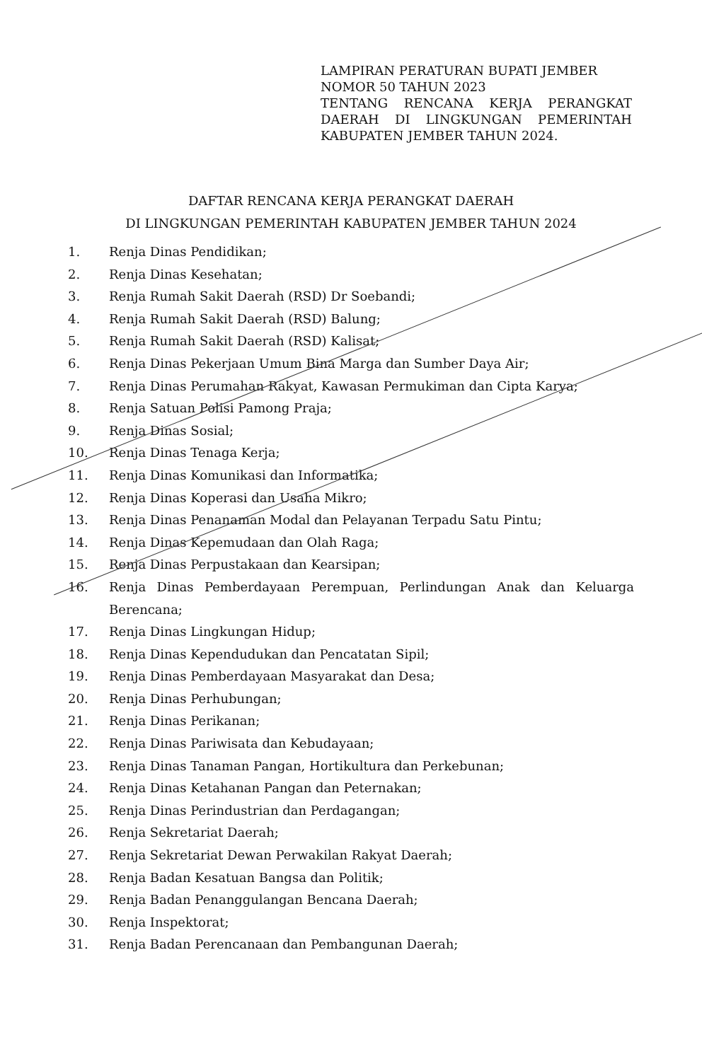LAMPIRAN PERATURAN BUPATI JEMBER
NOMOR 50 TAHUN 2023
TENTANG RENCANA KERJA PERANGKAT DAERAH DI LINGKUNGAN PEMERINTAH KABUPATEN JEMBER TAHUN 2024.
DAFTAR RENCANA KERJA PERANGKAT DAERAH
DI LINGKUNGAN PEMERINTAH KABUPATEN JEMBER TAHUN 2024
1. Renja Dinas Pendidikan;
2. Renja Dinas Kesehatan;
3. Renja Rumah Sakit Daerah (RSD) Dr Soebandi;
4. Renja Rumah Sakit Daerah (RSD) Balung;
5. Renja Rumah Sakit Daerah (RSD) Kalisat;
6. Renja Dinas Pekerjaan Umum Bina Marga dan Sumber Daya Air;
7. Renja Dinas Perumahan Rakyat, Kawasan Permukiman dan Cipta Karya;
8. Renja Satuan Polisi Pamong Praja;
9. Renja Dinas Sosial;
10. Renja Dinas Tenaga Kerja;
11. Renja Dinas Komunikasi dan Informatika;
12. Renja Dinas Koperasi dan Usaha Mikro;
13. Renja Dinas Penanaman Modal dan Pelayanan Terpadu Satu Pintu;
14. Renja Dinas Kepemudaan dan Olah Raga;
15. Renja Dinas Perpustakaan dan Kearsipan;
16. Renja Dinas Pemberdayaan Perempuan, Perlindungan Anak dan Keluarga Berencana;
17. Renja Dinas Lingkungan Hidup;
18. Renja Dinas Kependudukan dan Pencatatan Sipil;
19. Renja Dinas Pemberdayaan Masyarakat dan Desa;
20. Renja Dinas Perhubungan;
21. Renja Dinas Perikanan;
22. Renja Dinas Pariwisata dan Kebudayaan;
23. Renja Dinas Tanaman Pangan, Hortikultura dan Perkebunan;
24. Renja Dinas Ketahanan Pangan dan Peternakan;
25. Renja Dinas Perindustrian dan Perdagangan;
26. Renja Sekretariat Daerah;
27. Renja Sekretariat Dewan Perwakilan Rakyat Daerah;
28. Renja Badan Kesatuan Bangsa dan Politik;
29. Renja Badan Penanggulangan Bencana Daerah;
30. Renja Inspektorat;
31. Renja Badan Perencanaan dan Pembangunan Daerah;